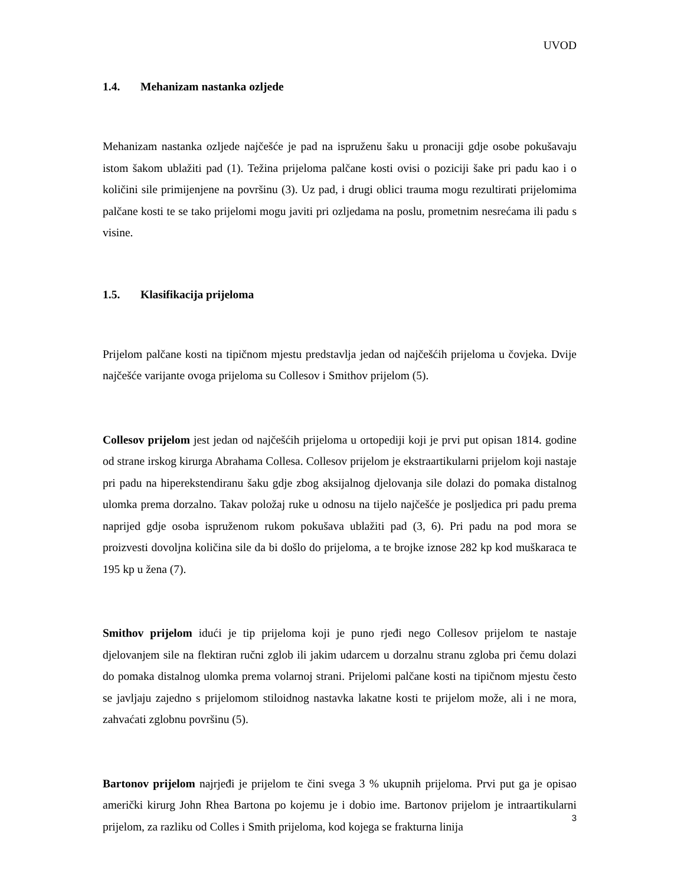UVOD
1.4. Mehanizam nastanka ozljede
Mehanizam nastanka ozljede najčešće je pad na ispruženu šaku u pronaciji gdje osobe pokušavaju istom šakom ublažiti pad (1). Težina prijeloma palčane kosti ovisi o poziciji šake pri padu kao i o količini sile primijenjene na površinu (3). Uz pad, i drugi oblici trauma mogu rezultirati prijelomima palčane kosti te se tako prijelomi mogu javiti pri ozljedama na poslu, prometnim nesrećama ili padu s visine.
1.5. Klasifikacija prijeloma
Prijelom palčane kosti na tipičnom mjestu predstavlja jedan od najčešćih prijeloma u čovjeka. Dvije najčešće varijante ovoga prijeloma su Collesov i Smithov prijelom (5).
Collesov prijelom jest jedan od najčešćih prijeloma u ortopediji koji je prvi put opisan 1814. godine od strane irskog kirurga Abrahama Collesa. Collesov prijelom je ekstraartikularni prijelom koji nastaje pri padu na hiperekstendiranu šaku gdje zbog aksijalnog djelovanja sile dolazi do pomaka distalnog ulomka prema dorzalno. Takav položaj ruke u odnosu na tijelo najčešće je posljedica pri padu prema naprijed gdje osoba ispruženom rukom pokušava ublažiti pad (3, 6). Pri padu na pod mora se proizvesti dovoljna količina sile da bi došlo do prijeloma, a te brojke iznose 282 kp kod muškaraca te 195 kp u žena (7).
Smithov prijelom idući je tip prijeloma koji je puno rjeđi nego Collesov prijelom te nastaje djelovanjem sile na flektiran ručni zglob ili jakim udarcem u dorzalnu stranu zgloba pri čemu dolazi do pomaka distalnog ulomka prema volarnoj strani. Prijelomi palčane kosti na tipičnom mjestu često se javljaju zajedno s prijelomom stiloidnog nastavka lakatne kosti te prijelom može, ali i ne mora, zahvaćati zglobnu površinu (5).
Bartonov prijelom najrjeđi je prijelom te čini svega 3 % ukupnih prijeloma. Prvi put ga je opisao američki kirurg John Rhea Bartona po kojemu je i dobio ime. Bartonov prijelom je intraartikularni prijelom, za razliku od Colles i Smith prijeloma, kod kojega se frakturna linija
3